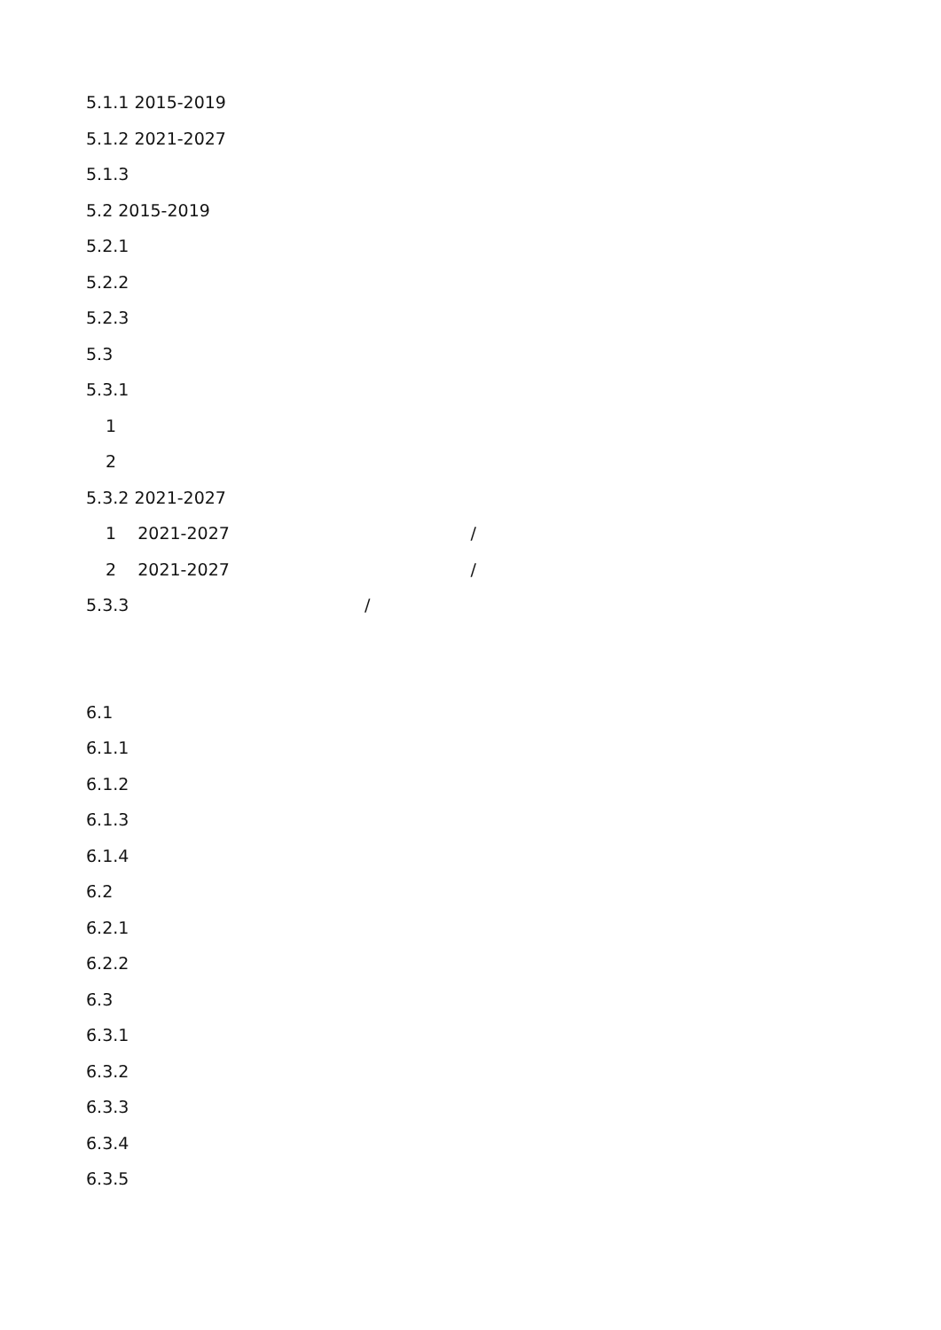5.1.1 2015-2019
5.1.2 2021-2027
5.1.3
5.2 2015-2019
5.2.1
5.2.2
5.2.3
5.3
5.3.1
1
2
5.3.2 2021-2027
1 2021-2027 /
2 2021-2027 /
5.3.3 /
6.1
6.1.1
6.1.2
6.1.3
6.1.4
6.2
6.2.1
6.2.2
6.3
6.3.1
6.3.2
6.3.3
6.3.4
6.3.5